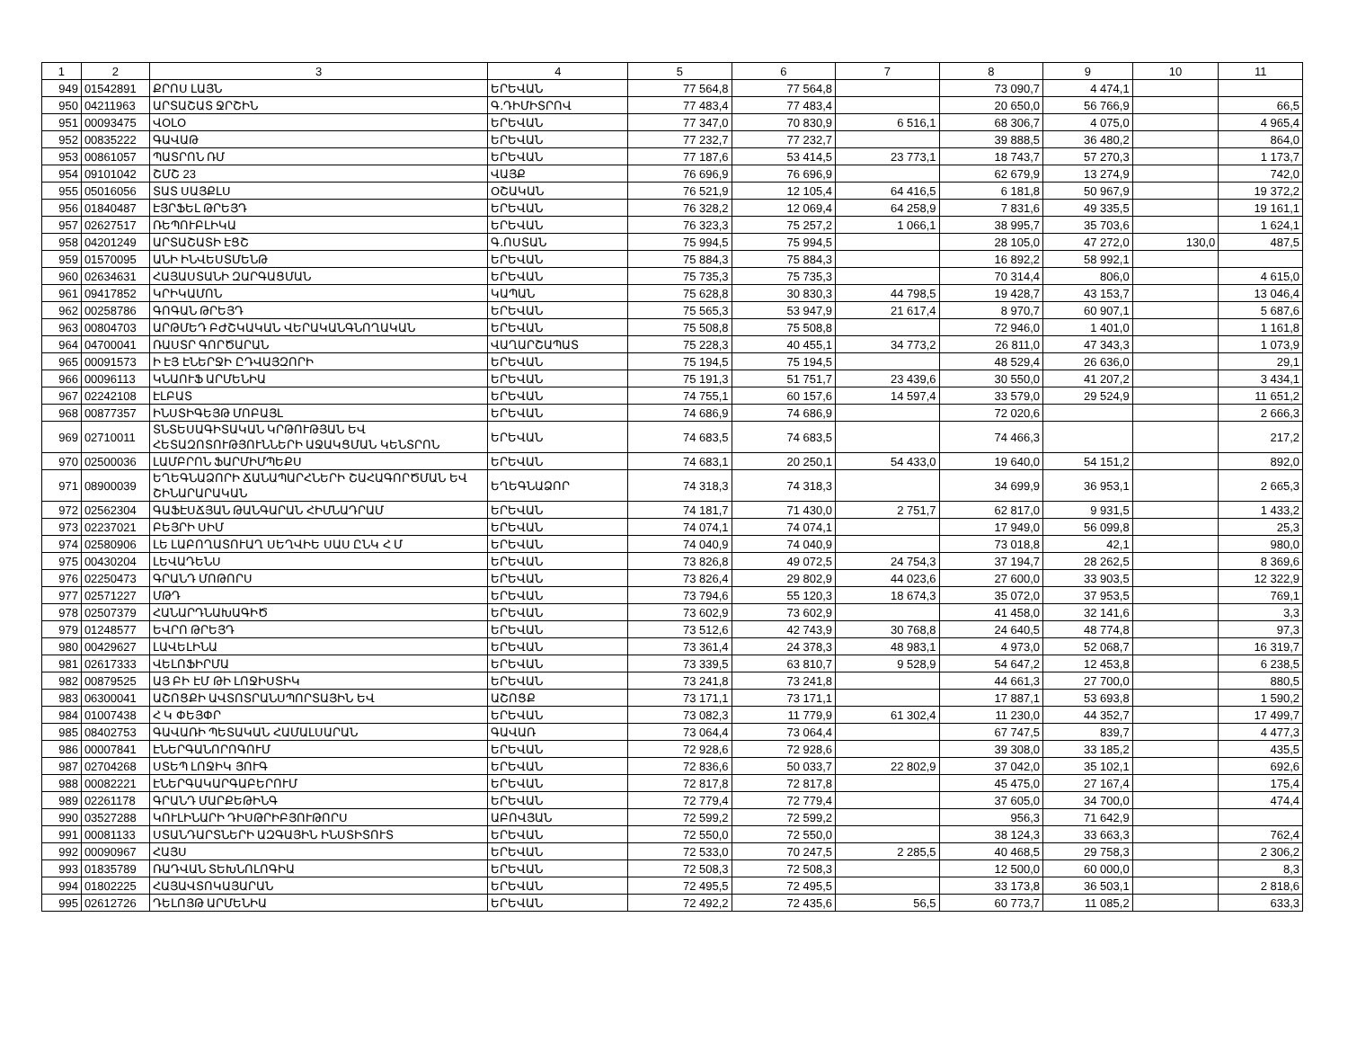| 1 | 2 | 3 | 4 | 5 | 6 | 7 | 8 | 9 | 10 | 11 |
| --- | --- | --- | --- | --- | --- | --- | --- | --- | --- | --- |
| 949 | 01542891 | ՔՐՈՍ ԼԱՅՆ | ԵՐԵՎԱՆ | 77 564,8 | 77 564,8 | | 73 090,7 | 4 474,1 | | |
| 950 | 04211963 | ԱՐՏԱՇԱՏ ՋՐՇԻՆ | Գ.ԴԻՄԻՏՐՈՎ | 77 483,4 | 77 483,4 | | 20 650,0 | 56 766,9 | | 66,5 |
| 951 | 00093475 | ՎՕԼՕ | ԵՐԵՎԱՆ | 77 347,0 | 70 830,9 | 6 516,1 | 68 306,7 | 4 075,0 | | 4 965,4 |
| 952 | 00835222 | ԳԱՎԱԹ | ԵՐԵՎԱՆ | 77 232,7 | 77 232,7 | | 39 888,5 | 36 480,2 | | 864,0 |
| 953 | 00861057 | ՊԱՏՐՈՆ ՌՄ | ԵՐԵՎԱՆ | 77 187,6 | 53 414,5 | 23 773,1 | 18 743,7 | 57 270,3 | | 1 173,7 |
| 954 | 09101042 | ՇՄՇ 23 | ՎԱՅՔ | 76 696,9 | 76 696,9 | | 62 679,9 | 13 274,9 | | 742,0 |
| 955 | 05016056 | ՏԱՏ ՍԱՅՔԼՍ | ՕՇԱԿԱՆ | 76 521,9 | 12 105,4 | 64 416,5 | 6 181,8 | 50 967,9 | | 19 372,2 |
| 956 | 01840487 | ԷՅՐՖԵԼ ԹՐԵՅԴ | ԵՐԵՎԱՆ | 76 328,2 | 12 069,4 | 64 258,9 | 7 831,6 | 49 335,5 | | 19 161,1 |
| 957 | 02627517 | ՌԵՊՈՒԲԼԻԿԱ | ԵՐԵՎԱՆ | 76 323,3 | 75 257,2 | 1 066,1 | 38 995,7 | 35 703,6 | | 1 624,1 |
| 958 | 04201249 | ԱՐՏԱՇԱՏԻ ԷՑՇ | Գ.ՈՍՏԱՆ | 75 994,5 | 75 994,5 | | 28 105,0 | 47 272,0 | 130,0 | 487,5 |
| 959 | 01570095 | ԱՆԻ ԻՆՎԵՍՏՄԵՆԹ | ԵՐԵՎԱՆ | 75 884,3 | 75 884,3 | | 16 892,2 | 58 992,1 | | |
| 960 | 02634631 | ՀԱՅԱՍՏԱՆԻ ԶԱՐԳԱՑՄԱՆ | ԵՐԵՎԱՆ | 75 735,3 | 75 735,3 | | 70 314,4 | 806,0 | | 4 615,0 |
| 961 | 09417852 | ԿՐԻԿԱՄՈՆ | ԿԱՊԱՆ | 75 628,8 | 30 830,3 | 44 798,5 | 19 428,7 | 43 153,7 | | 13 046,4 |
| 962 | 00258786 | ԳՈԳԱՆ ԹՐԵՅԴ | ԵՐԵՎԱՆ | 75 565,3 | 53 947,9 | 21 617,4 | 8 970,7 | 60 907,1 | | 5 687,6 |
| 963 | 00804703 | ԱՐԹՄԵԴ ԲԺՇԿԱԿԱՆ ՎԵՐԱԿԱՆԳՆՈՂԱԿԱՆ | ԵՐԵՎԱՆ | 75 508,8 | 75 508,8 | | 72 946,0 | 1 401,0 | | 1 161,8 |
| 964 | 04700041 | ՌԱՍՏՐ ԳՈՐԾԱՐԱՆ | ՎԱՂԱՐՇԱՊԱՏ | 75 228,3 | 40 455,1 | 34 773,2 | 26 811,0 | 47 343,3 | | 1 073,9 |
| 965 | 00091573 | Ի ԷՅ ԷՆԵՐՋԻ ԸԴՎԱՅԶՈՐԻ | ԵՐԵՎԱՆ | 75 194,5 | 75 194,5 | | 48 529,4 | 26 636,0 | | 29,1 |
| 966 | 00096113 | ԿՆԱՈՒՖ ԱՐՄԵՆԻԱ | ԵՐԵՎԱՆ | 75 191,3 | 51 751,7 | 23 439,6 | 30 550,0 | 41 207,2 | | 3 434,1 |
| 967 | 02242108 | ԷԼԲԱՏ | ԵՐԵՎԱՆ | 74 755,1 | 60 157,6 | 14 597,4 | 33 579,0 | 29 524,9 | | 11 651,2 |
| 968 | 00877357 | ԻՆՍՏԻԳԵՅԹ ՄՈԲԱՅԼ | ԵՐԵՎԱՆ | 74 686,9 | 74 686,9 | | 72 020,6 | | | 2 666,3 |
| 969 | 02710011 | ՏՆՏԵՍԱԳԻՏԱԿԱՆ ԿՐԹՈՒԹՅԱՆ ԵՎ ՀԵՏԱԶՈՏՈՒԹՅՈՒՆՆԵՐԻ ԱՋԱԿՑՄԱՆ ԿԵՆՏՐՈՆ | ԵՐԵՎԱՆ | 74 683,5 | 74 683,5 | | 74 466,3 | | | 217,2 |
| 970 | 02500036 | ԼԱՄԲՐՈՆ ՖԱՐՄԻՄՊԵՔՍ | ԵՐԵՎԱՆ | 74 683,1 | 20 250,1 | 54 433,0 | 19 640,0 | 54 151,2 | | 892,0 |
| 971 | 08900039 | ԵՂԵԳՆԱՁՈՐԻ ՃԱՆԱՊԱՐՀՆԵՐԻ ՇԱՀԱԳՈՐԾՄԱՆ ԵՎ ՇԻՆԱՐԱՐԱԿԱՆ | ԵՂԵԳՆԱՁՈՐ | 74 318,3 | 74 318,3 | | 34 699,9 | 36 953,1 | | 2 665,3 |
| 972 | 02562304 | ԳԱՖԷՍՃՅԱՆ ԹԱՆԳԱՐԱՆ ՀԻՄՆԱԴՐԱՄ | ԵՐԵՎԱՆ | 74 181,7 | 71 430,0 | 2 751,7 | 62 817,0 | 9 931,5 | | 1 433,2 |
| 973 | 02237021 | ԲԵՅՐԻ ՍԻՄ | ԵՐԵՎԱՆ | 74 074,1 | 74 074,1 | | 17 949,0 | 56 099,8 | | 25,3 |
| 974 | 02580906 | ԼԵ ԼԱԲՈՂԱՏՈՒԱՂ ՍԵՂՎԻԵ ՍԱՍ ԸՆԿ Հ Մ | ԵՐԵՎԱՆ | 74 040,9 | 74 040,9 | | 73 018,8 | 42,1 | | 980,0 |
| 975 | 00430204 | ԼԵՎԱԴԵՆՍ | ԵՐԵՎԱՆ | 73 826,8 | 49 072,5 | 24 754,3 | 37 194,7 | 28 262,5 | | 8 369,6 |
| 976 | 02250473 | ԳՐԱՆԴ ՄՈԹՈՐՍ | ԵՐԵՎԱՆ | 73 826,4 | 29 802,9 | 44 023,6 | 27 600,0 | 33 903,5 | | 12 322,9 |
| 977 | 02571227 | ՄԹԴ | ԵՐԵՎԱՆ | 73 794,6 | 55 120,3 | 18 674,3 | 35 072,0 | 37 953,5 | | 769,1 |
| 978 | 02507379 | ՀԱՆԱՐԴՆԱԽԱԳԻԾ | ԵՐԵՎԱՆ | 73 602,9 | 73 602,9 | | 41 458,0 | 32 141,6 | | 3,3 |
| 979 | 01248577 | ԵՎՐՈ ԹՐԵՅԴ | ԵՐԵՎԱՆ | 73 512,6 | 42 743,9 | 30 768,8 | 24 640,5 | 48 774,8 | | 97,3 |
| 980 | 00429627 | ԼԱՎԵԼԻՆԱ | ԵՐԵՎԱՆ | 73 361,4 | 24 378,3 | 48 983,1 | 4 973,0 | 52 068,7 | | 16 319,7 |
| 981 | 02617333 | ՎԵԼՈՖԻՐՄԱ | ԵՐԵՎԱՆ | 73 339,5 | 63 810,7 | 9 528,9 | 54 647,2 | 12 453,8 | | 6 238,5 |
| 982 | 00879525 | ԱՅ ԲԻ ԷՄ ԹԻ ԼՈՋԻՍՏԻԿ | ԵՐԵՎԱՆ | 73 241,8 | 73 241,8 | | 44 661,3 | 27 700,0 | | 880,5 |
| 983 | 06300041 | ԱՇՈՑՔԻ ԱՎՏՈՏՐԱՆՍՊՈՐՏԱՅԻՆ ԵՎ | ԱՇՈՑՔ | 73 171,1 | 73 171,1 | | 17 887,1 | 53 693,8 | | 1 590,2 |
| 984 | 01007438 | Հ Կ ՓԵՅՓՐ | ԵՐԵՎԱՆ | 73 082,3 | 11 779,9 | 61 302,4 | 11 230,0 | 44 352,7 | | 17 499,7 |
| 985 | 08402753 | ԳԱՎԱՌԻ ՊԵՏԱԿԱՆ ՀԱՄԱԼՍԱՐԱՆ | ԳԱՎԱՌ | 73 064,4 | 73 064,4 | | 67 747,5 | 839,7 | | 4 477,3 |
| 986 | 00007841 | ԷՆԵՐԳԱՆՈՐՈԳՈՒՄ | ԵՐԵՎԱՆ | 72 928,6 | 72 928,6 | | 39 308,0 | 33 185,2 | | 435,5 |
| 987 | 02704268 | ՍՏԵՊ ԼՈՋԻԿ ՅՈՒԳ | ԵՐԵՎԱՆ | 72 836,6 | 50 033,7 | 22 802,9 | 37 042,0 | 35 102,1 | | 692,6 |
| 988 | 00082221 | ԷՆԵՐԳԱԿԱՐԳԱԲԵՐՈՒՄ | ԵՐԵՎԱՆ | 72 817,8 | 72 817,8 | | 45 475,0 | 27 167,4 | | 175,4 |
| 989 | 02261178 | ԳՐԱՆԴ ՄԱՐՔԵԹԻՆԳ | ԵՐԵՎԱՆ | 72 779,4 | 72 779,4 | | 37 605,0 | 34 700,0 | | 474,4 |
| 990 | 03527288 | ԿՈՒԼԻՆԱՐԻ ԴԻՍԹՐԻԲՅՈՒԹՈՐՍ | ԱԲՈՎՅԱՆ | 72 599,2 | 72 599,2 | | 956,3 | 71 642,9 | | |
| 991 | 00081133 | ՍՏԱՆԴԱՐՏՆԵՐԻ ԱԶԳԱՅԻՆ ԻՆՍՏԻՏՈՒՏ | ԵՐԵՎԱՆ | 72 550,0 | 72 550,0 | | 38 124,3 | 33 663,3 | | 762,4 |
| 992 | 00090967 | ՀԱՅՍ | ԵՐԵՎԱՆ | 72 533,0 | 70 247,5 | 2 285,5 | 40 468,5 | 29 758,3 | | 2 306,2 |
| 993 | 01835789 | ՌԱԴՎԱՆ ՏԵԽՆՈԼՈԳԻԱ | ԵՐԵՎԱՆ | 72 508,3 | 72 508,3 | | 12 500,0 | 60 000,0 | | 8,3 |
| 994 | 01802225 | ՀԱՅԱՎՏՈԿԱՅԱՐԱՆ | ԵՐԵՎԱՆ | 72 495,5 | 72 495,5 | | 33 173,8 | 36 503,1 | | 2 818,6 |
| 995 | 02612726 | ԴԵԼՈՅԹ ԱՐՄԵՆԻԱ | ԵՐԵՎԱՆ | 72 492,2 | 72 435,6 | 56,5 | 60 773,7 | 11 085,2 | | 633,3 |